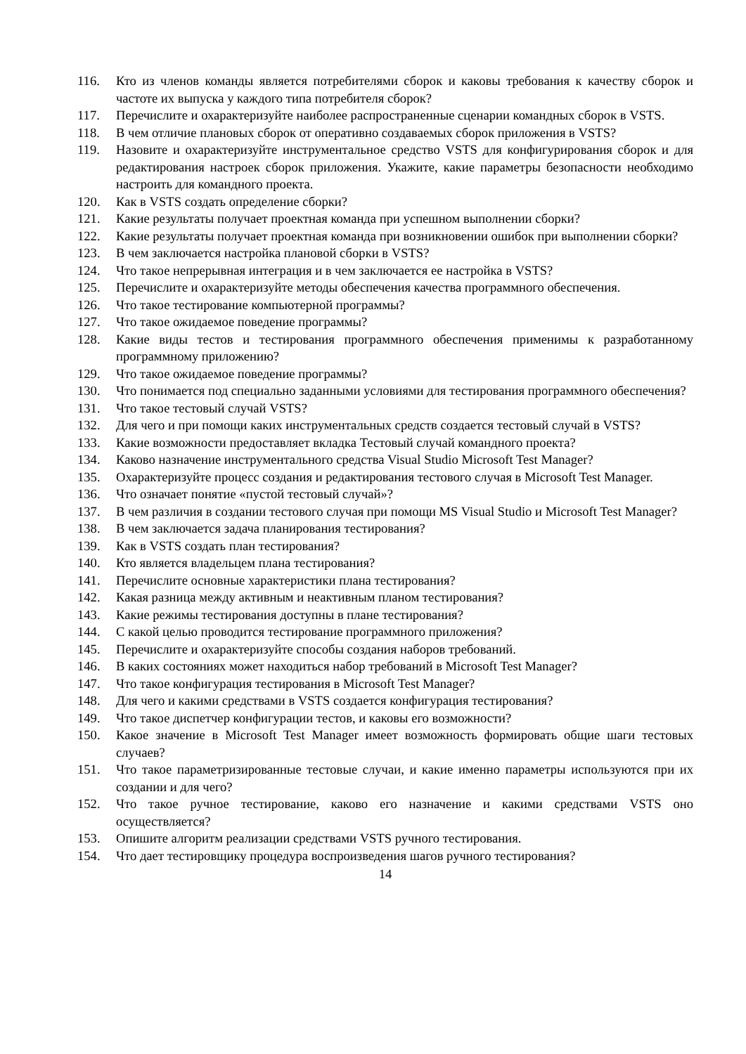116. Кто из членов команды является потребителями сборок и каковы требования к качеству сборок и частоте их выпуска у каждого типа потребителя сборок?
117. Перечислите и охарактеризуйте наиболее распространенные сценарии командных сборок в VSTS.
118. В чем отличие плановых сборок от оперативно создаваемых сборок приложения в VSTS?
119. Назовите и охарактеризуйте инструментальное средство VSTS для конфигурирования сборок и для редактирования настроек сборок приложения. Укажите, какие параметры безопасности необходимо настроить для командного проекта.
120. Как в VSTS создать определение сборки?
121. Какие результаты получает проектная команда при успешном выполнении сборки?
122. Какие результаты получает проектная команда при возникновении ошибок при выполнении сборки?
123. В чем заключается настройка плановой сборки в VSTS?
124. Что такое непрерывная интеграция и в чем заключается ее настройка в VSTS?
125. Перечислите и охарактеризуйте методы обеспечения качества программного обеспечения.
126. Что такое тестирование компьютерной программы?
127. Что такое ожидаемое поведение программы?
128. Какие виды тестов и тестирования программного обеспечения применимы к разработанному программному приложению?
129. Что такое ожидаемое поведение программы?
130. Что понимается под специально заданными условиями для тестирования программного обеспечения?
131. Что такое тестовый случай VSTS?
132. Для чего и при помощи каких инструментальных средств создается тестовый случай в VSTS?
133. Какие возможности предоставляет вкладка Тестовый случай командного проекта?
134. Каково назначение инструментального средства Visual Studio Microsoft Test Manager?
135. Охарактеризуйте процесс создания и редактирования тестового случая в Microsoft Test Manager.
136. Что означает понятие «пустой тестовый случай»?
137. В чем различия в создании тестового случая при помощи MS Visual Studio и Microsoft Test Manager?
138. В чем заключается задача планирования тестирования?
139. Как в VSTS создать план тестирования?
140. Кто является владельцем плана тестирования?
141. Перечислите основные характеристики плана тестирования?
142. Какая разница между активным и неактивным планом тестирования?
143. Какие режимы тестирования доступны в плане тестирования?
144. С какой целью проводится тестирование программного приложения?
145. Перечислите и охарактеризуйте способы создания наборов требований.
146. В каких состояниях может находиться набор требований в Microsoft Test Manager?
147. Что такое конфигурация тестирования в Microsoft Test Manager?
148. Для чего и какими средствами в VSTS создается конфигурация тестирования?
149. Что такое диспетчер конфигурации тестов, и каковы его возможности?
150. Какое значение в Microsoft Test Manager имеет возможность формировать общие шаги тестовых случаев?
151. Что такое параметризированные тестовые случаи, и какие именно параметры используются при их создании и для чего?
152. Что такое ручное тестирование, каково его назначение и какими средствами VSTS оно осуществляется?
153. Опишите алгоритм реализации средствами VSTS ручного тестирования.
154. Что дает тестировщику процедура воспроизведения шагов ручного тестирования?
14